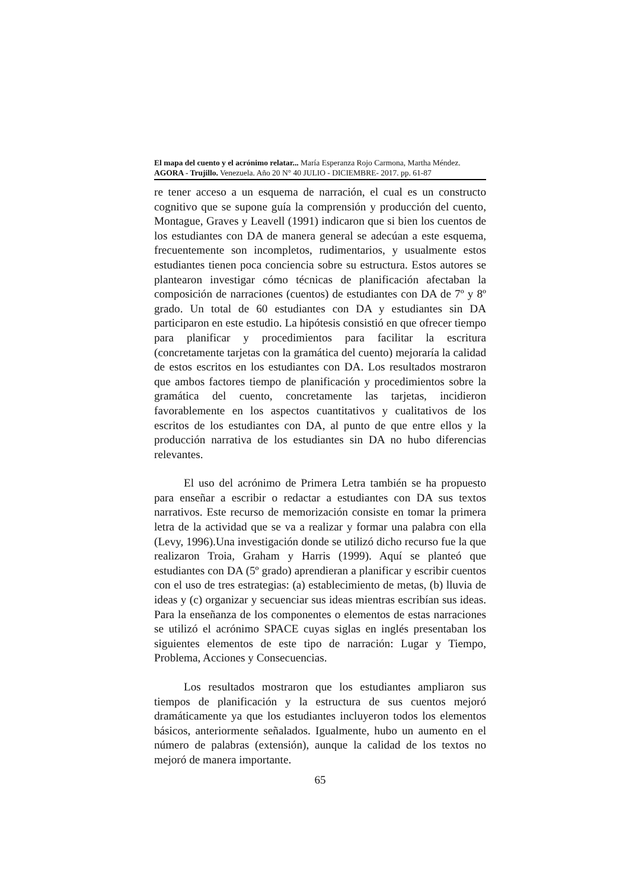El mapa del cuento y el acrónimo relatar... María Esperanza Rojo Carmona, Martha Méndez.
AGORA - Trujillo. Venezuela. Año 20 N° 40 JULIO - DICIEMBRE- 2017. pp. 61-87
re tener acceso a un esquema de narración, el cual es un constructo cognitivo que se supone guía la comprensión y producción del cuento, Montague, Graves y Leavell (1991) indicaron que si bien los cuentos de los estudiantes con DA de manera general se adecúan a este esquema, frecuentemente son incompletos, rudimentarios, y usualmente estos estudiantes tienen poca conciencia sobre su estructura. Estos autores se plantearon investigar cómo técnicas de planificación afectaban la composición de narraciones (cuentos) de estudiantes con DA de 7º y 8º grado. Un total de 60 estudiantes con DA y estudiantes sin DA participaron en este estudio. La hipótesis consistió en que ofrecer tiempo para planificar y procedimientos para facilitar la escritura (concretamente tarjetas con la gramática del cuento) mejoraría la calidad de estos escritos en los estudiantes con DA. Los resultados mostraron que ambos factores tiempo de planificación y procedimientos sobre la gramática del cuento, concretamente las tarjetas, incidieron favorablemente en los aspectos cuantitativos y cualitativos de los escritos de los estudiantes con DA, al punto de que entre ellos y la producción narrativa de los estudiantes sin DA no hubo diferencias relevantes.
El uso del acrónimo de Primera Letra también se ha propuesto para enseñar a escribir o redactar a estudiantes con DA sus textos narrativos. Este recurso de memorización consiste en tomar la primera letra de la actividad que se va a realizar y formar una palabra con ella (Levy, 1996).Una investigación donde se utilizó dicho recurso fue la que realizaron Troia, Graham y Harris (1999). Aquí se planteó que estudiantes con DA (5º grado) aprendieran a planificar y escribir cuentos con el uso de tres estrategias: (a) establecimiento de metas, (b) lluvia de ideas y (c) organizar y secuenciar sus ideas mientras escribían sus ideas. Para la enseñanza de los componentes o elementos de estas narraciones se utilizó el acrónimo SPACE cuyas siglas en inglés presentaban los siguientes elementos de este tipo de narración: Lugar y Tiempo, Problema, Acciones y Consecuencias.
Los resultados mostraron que los estudiantes ampliaron sus tiempos de planificación y la estructura de sus cuentos mejoró dramáticamente ya que los estudiantes incluyeron todos los elementos básicos, anteriormente señalados. Igualmente, hubo un aumento en el número de palabras (extensión), aunque la calidad de los textos no mejoró de manera importante.
65